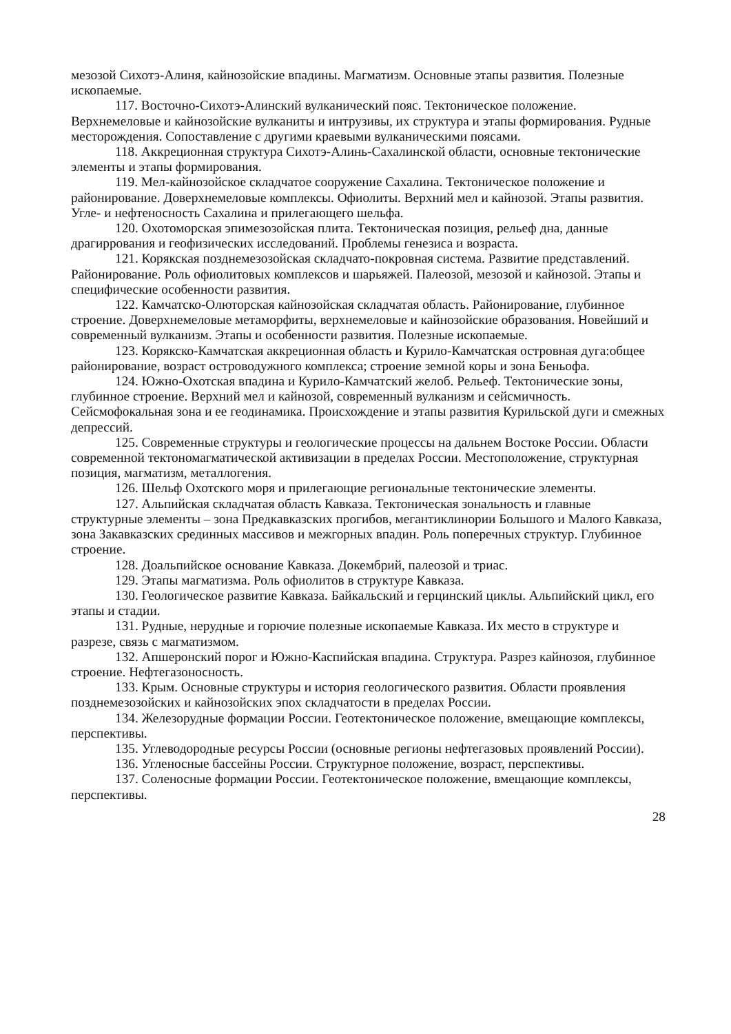мезозой Сихотэ-Алиня, кайнозойские впадины. Магматизм. Основные этапы развития. Полезные ископаемые.
117. Восточно-Сихотэ-Алинский вулканический пояс. Тектоническое положение. Верхнемеловые и кайнозойские вулканиты и интрузивы, их структура и этапы формирования. Рудные месторождения. Сопоставление с другими краевыми вулканическими поясами.
118. Аккреционная структура Сихотэ-Алинь-Сахалинской области, основные тектонические элементы и этапы формирования.
119. Мел-кайнозойское складчатое сооружение Сахалина. Тектоническое положение и районирование. Доверхнемеловые комплексы. Офиолиты. Верхний мел и кайнозой. Этапы развития. Угле- и нефтеносность Сахалина и прилегающего шельфа.
120. Охотоморская эпимезозойская плита. Тектоническая позиция, рельеф дна, данные драгиррования и геофизических исследований. Проблемы генезиса и возраста.
121. Корякская позднемезозойская складчато-покровная система. Развитие представлений. Районирование. Роль офиолитовых комплексов и шарьяжей. Палеозой, мезозой и кайнозой. Этапы и специфические особенности развития.
122. Камчатско-Олюторская кайнозойская складчатая область. Районирование, глубинное строение. Доверхнемеловые метаморфиты, верхнемеловые и кайнозойские образования. Новейший и современный вулканизм. Этапы и особенности развития. Полезные ископаемые.
123. Корякско-Камчатская аккреционная область и Курило-Камчатская островная дуга:общее районирование, возраст островодужного комплекса; строение земной коры и зона Беньофа.
124. Южно-Охотская впадина и Курило-Камчатский желоб. Рельеф. Тектонические зоны, глубинное строение. Верхний мел и кайнозой, современный вулканизм и сейсмичность. Сейсмофокальная зона и ее геодинамика. Происхождение и этапы развития Курильской дуги и смежных депрессий.
125. Современные структуры и геологические процессы на дальнем Востоке России. Области современной тектономагматической активизации в пределах России. Местоположение, структурная позиция, магматизм, металлогения.
126. Шельф Охотского моря и прилегающие региональные тектонические элементы.
127. Альпийская складчатая область Кавказа. Тектоническая зональность и главные структурные элементы – зона Предкавказских прогибов, мегантиклинории Большого и Малого Кавказа, зона Закавказских срединных массивов и межгорных впадин. Роль поперечных структур. Глубинное строение.
128. Доальпийское основание Кавказа. Докембрий, палеозой и триас.
129. Этапы магматизма. Роль офиолитов в структуре Кавказа.
130. Геологическое развитие Кавказа. Байкальский и герцинский циклы. Альпийский цикл, его этапы и стадии.
131. Рудные, нерудные и горючие полезные ископаемые Кавказа. Их место в структуре и разрезе, связь с магматизмом.
132. Апшеронский порог и Южно-Каспийская впадина. Структура. Разрез кайнозоя, глубинное строение. Нефтегазоносность.
133. Крым. Основные структуры и история геологического развития. Области проявления позднемезозойских и кайнозойских эпох складчатости в пределах России.
134. Железорудные формации России. Геотектоническое положение, вмещающие комплексы, перспективы.
135. Углеводородные ресурсы России (основные регионы нефтегазовых проявлений России).
136. Угленосные бассейны России. Структурное положение, возраст, перспективы.
137. Соленосные формации России. Геотектоническое положение, вмещающие комплексы, перспективы.
28